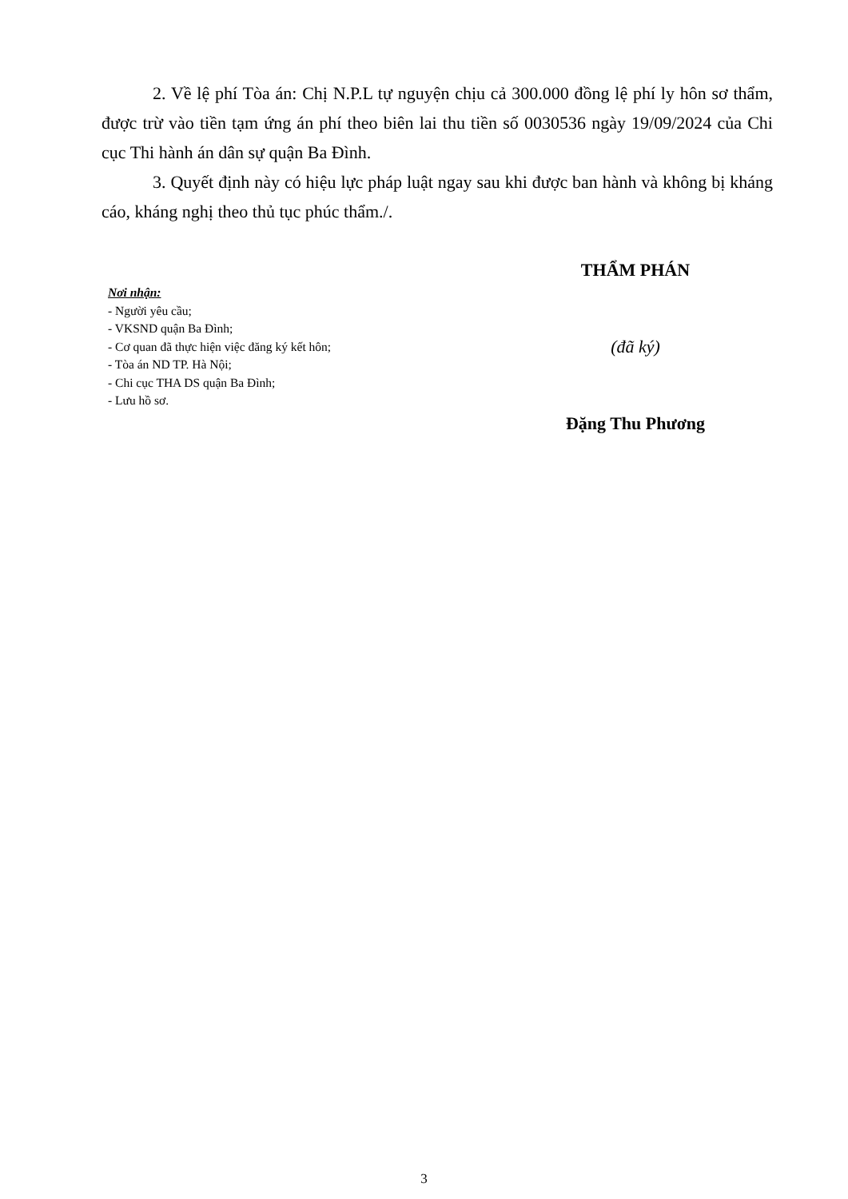2. Về lệ phí Tòa án: Chị N.P.L tự nguyện chịu cả 300.000 đồng lệ phí ly hôn sơ thẩm, được trừ vào tiền tạm ứng án phí theo biên lai thu tiền số 0030536 ngày 19/09/2024 của Chi cục Thi hành án dân sự quận Ba Đình.
3. Quyết định này có hiệu lực pháp luật ngay sau khi được ban hành và không bị kháng cáo, kháng nghị theo thủ tục phúc thẩm./.
Nơi nhận:
- Người yêu cầu;
- VKSND quận Ba Đình;
- Cơ quan đã thực hiện việc đăng ký kết hôn;
- Tòa án ND TP. Hà Nội;
- Chi cục THA DS quận Ba Đình;
- Lưu hồ sơ.
THẨM PHÁN
(đã ký)
Đặng Thu Phương
3